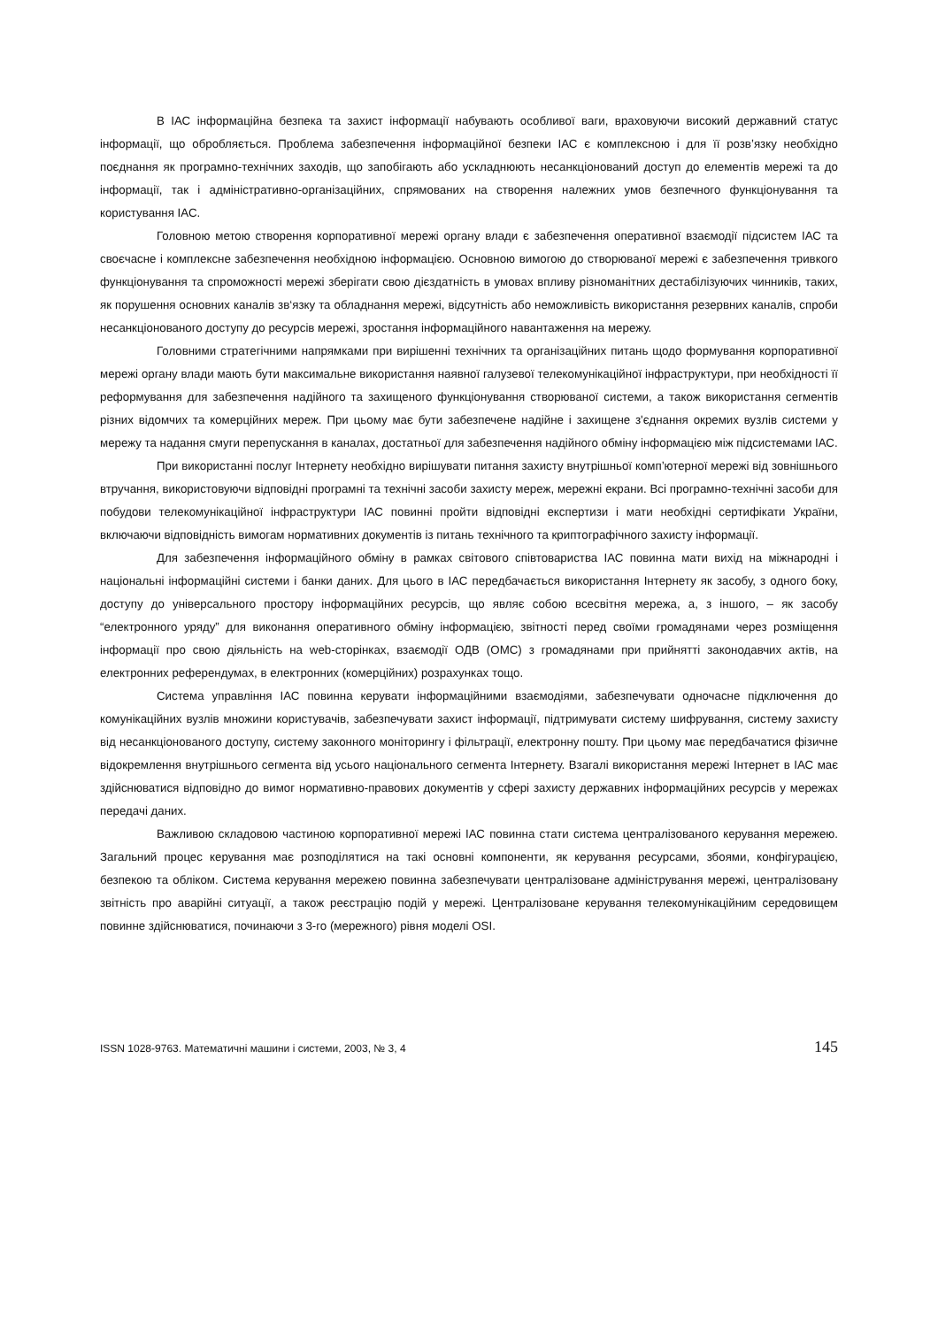В ІАС інформаційна безпека та захист інформації набувають особливої ваги, враховуючи високий державний статус інформації, що обробляється. Проблема забезпечення інформаційної безпеки ІАС є комплексною і для її розв’язку необхідно поєднання як програмно-технічних заходів, що запобігають або ускладнюють несанкціонований доступ до елементів мережі та до інформації, так і адміністративно-організаційних, спрямованих на створення належних умов безпечного функціонування та користування ІАС.
Головною метою створення корпоративної мережі органу влади є забезпечення оперативної взаємодії підсистем ІАС та своєчасне і комплексне забезпечення необхідною інформацією. Основною вимогою до створюваної мережі є забезпечення тривкого функціонування та спроможності мережі зберігати свою дієздатність в умовах впливу різноманітних дестабілізуючих чинників, таких, як порушення основних каналів зв‘язку та обладнання мережі, відсутність або неможливість використання резервних каналів, спроби несанкціонованого доступу до ресурсів мережі, зростання інформаційного навантаження на мережу.
Головними стратегічними напрямками при вирішенні технічних та організаційних питань щодо формування корпоративної мережі органу влади мають бути максимальне використання наявної галузевої телекомунікаційної інфраструктури, при необхідності її реформування для забезпечення надійного та захищеного функціонування створюваної системи, а також використання сегментів різних відомчих та комерційних мереж. При цьому має бути забезпечене надійне і захищене з'єднання окремих вузлів системи у мережу та надання смуги перепускання в каналах, достатньої для забезпечення надійного обміну інформацією між підсистемами ІАС.
При використанні послуг Інтернету необхідно вирішувати питання захисту внутрішньої комп’ютерної мережі від зовнішнього втручання, використовуючи відповідні програмні та технічні засоби захисту мереж, мережні екрани. Всі програмно-технічні засоби для побудови телекомунікаційної інфраструктури ІАС повинні пройти відповідні експертизи і мати необхідні сертифікати України, включаючи відповідність вимогам нормативних документів із питань технічного та криптографічного захисту інформації.
Для забезпечення інформаційного обміну в рамках світового співтовариства ІАС повинна мати вихід на міжнародні і національні інформаційні системи і банки даних. Для цього в ІАС передбачається використання Інтернету як засобу, з одного боку, доступу до універсального простору інформаційних ресурсів, що являє собою всесвітня мережа, а, з іншого, – як засобу “електронного уряду” для виконання оперативного обміну інформацією, звітності перед своїми громадянами через розміщення інформації про свою діяльність на web-сторінках, взаємодії ОДВ (ОМС) з громадянами при прийнятті законодавчих актів, на електронних референдумах, в електронних (комерційних) розрахунках тощо.
Система управління ІАС повинна керувати інформаційними взаємодіями, забезпечувати одночасне підключення до комунікаційних вузлів множини користувачів, забезпечувати захист інформації, підтримувати систему шифрування, систему захисту від несанкціонованого доступу, систему законного моніторингу і фільтрації, електронну пошту. При цьому має передбачатися фізичне відокремлення внутрішнього сегмента від усього національного сегмента Інтернету. Взагалі використання мережі Інтернет в ІАС має здійснюватися відповідно до вимог нормативно-правових документів у сфері захисту державних інформаційних ресурсів у мережах передачі даних.
Важливою складовою частиною корпоративної мережі ІАС повинна стати система централізованого керування мережею. Загальний процес керування має розподілятися на такі основні компоненти, як керування ресурсами, збоями, конфігурацією, безпекою та обліком. Система керування мережею повинна забезпечувати централізоване адміністрування мережі, централізовану звітність про аварійні ситуації, а також реєстрацію подій у мережі. Централізоване керування телекомунікаційним середовищем повинне здійснюватися, починаючи з 3-го (мережного) рівня моделі OSI.
ISSN 1028-9763. Математичні машини і системи, 2003, № 3, 4 145